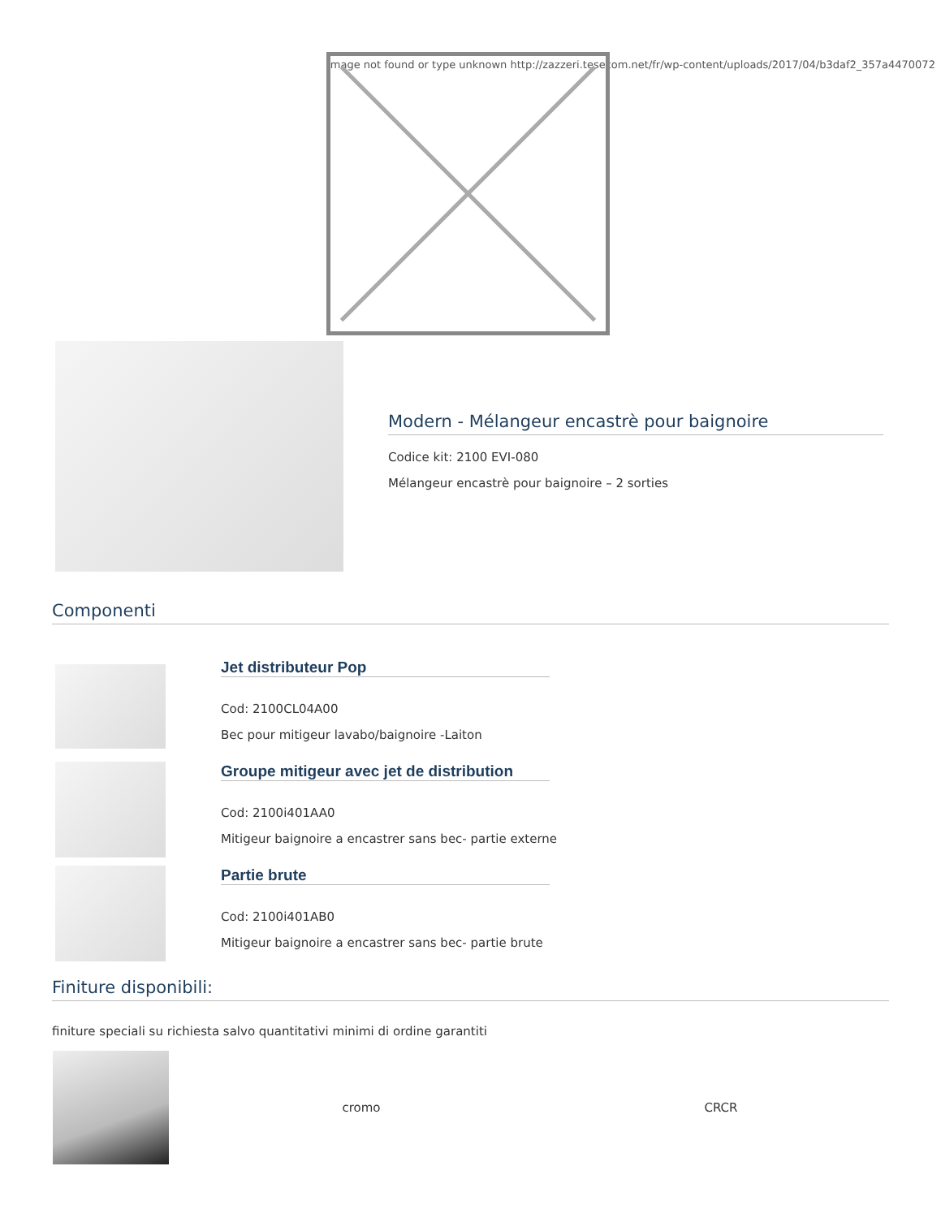Image not found or type unknown http://zazzeri.tesecom.net/fr/wp-content/uploads/2017/04/b3daf2_357a4470072
Modern - Mélangeur encastrè pour baignoire
Codice kit: 2100 EVI-080
Mélangeur encastrè pour baignoire – 2 sorties
Componenti
Jet distributeur Pop
Cod: 2100CL04A00
Bec pour mitigeur lavabo/baignoire -Laiton
Groupe mitigeur avec jet de distribution
Cod: 2100i401AA0
Mitigeur baignoire a encastrer sans bec- partie externe
Partie brute
Cod: 2100i401AB0
Mitigeur baignoire a encastrer sans bec- partie brute
Finiture disponibili:
finiture speciali su richiesta salvo quantitativi minimi di ordine garantiti
| | cromo | CRCR |